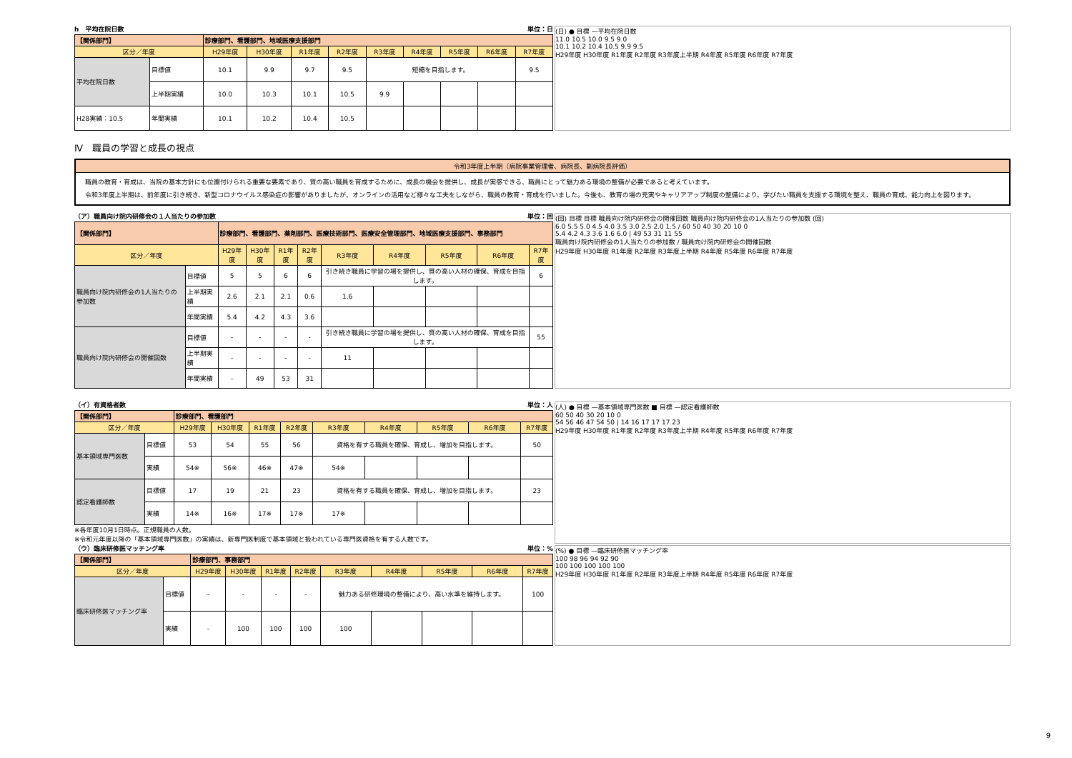h　平均在院日数 単位：日
| 【関係部門】 | | 診療部門、看護部門、地域医療支援部門 | | | | | | | | |
| 区分／年度 | | H29年度 | H30年度 | R1年度 | R2年度 | R3年度 | R4年度 | R5年度 | R6年度 | R7年度 |
| 平均在院日数 | 目標値 | 10.1 | 9.9 | 9.7 | 9.5 | 短縮を目指します。 | | | | 9.5 |
| | 上半期実績 | 10.0 | 10.3 | 10.1 | 10.5 | 9.9 | | | | |
| H28実績：10.5 | 年間実績 | 10.1 | 10.2 | 10.4 | 10.5 | | | | | |
(日) ● 目標 —平均在院日数
11.0 10.5 10.0 9.5 9.0
10.1 10.2 10.4 10.5 9.9 9.5
H29年度 H30年度 R1年度 R2年度 R3年度上半期 R4年度 R5年度 R6年度 R7年度
Ⅳ　職員の学習と成長の視点
令和3年度上半期（病院事業管理者、病院長、副病院長評価）
　職員の教育・育成は、当院の基本方針にも位置付けられる重要な要素であり、質の高い職員を育成するために、成長の機会を提供し、成長が実感できる、職員にとって魅力ある環境の整備が必要であると考えています。
　令和3年度上半期は、前年度に引き続き、新型コロナウイルス感染症の影響がありましたが、オンラインの活用など様々な工夫をしながら、職員の教育・育成を行いました。今後も、教育の場の充実やキャリアアップ制度の整備により、学びたい職員を支援する環境を整え、職員の育成、能力向上を図ります。
（ア）職員向け院内研修会の１人当たりの参加数 単位：回
| 【関係部門】 | | 診療部門、看護部門、薬剤部門、医療技術部門、医療安全管理部門、地域医療支援部門、事務部門 | | | | | | | | |
| 区分／年度 | | H29年度 | H30年度 | R1年度 | R2年度 | R3年度 | R4年度 | R5年度 | R6年度 | R7年度 |
| 職員向け院内研修会の1人当たりの参加数 | 目標値 | 5 | 5 | 6 | 6 | 引き続き職員に学習の場を提供し、質の高い人材の確保、育成を目指します。 | | | | 6 |
| | 上半期実績 | 2.6 | 2.1 | 2.1 | 0.6 | 1.6 | | | | |
| | 年間実績 | 5.4 | 4.2 | 4.3 | 3.6 | | | | | |
| 職員向け院内研修会の開催回数 | 目標値 | - | - | - | - | 引き続き職員に学習の場を提供し、質の高い人材の確保、育成を目指します。 | | | | 55 |
| | 上半期実績 | - | - | - | - | 11 | | | | |
| | 年間実績 | - | 49 | 53 | 31 | | | | | |
(回) 目標 目標 職員向け院内研修会の開催回数 職員向け院内研修会の1人当たりの参加数 (回)
6.0 5.5 5.0 4.5 4.0 3.5 3.0 2.5 2.0 1.5 / 60 50 40 30 20 10 0
5.4 4.2 4.3 3.6 1.6 6.0 | 49 53 31 11 55
職員向け院内研修会の1人当たりの参加数 / 職員向け院内研修会の開催回数
H29年度 H30年度 R1年度 R2年度 R3年度上半期 R4年度 R5年度 R6年度 R7年度
（イ）有資格者数 単位：人
| 【関係部門】 | | 診療部門、看護部門 | | | | | | | | |
| 区分／年度 | | H29年度 | H30年度 | R1年度 | R2年度 | R3年度 | R4年度 | R5年度 | R6年度 | R7年度 |
| 基本領域専門医数 | 目標値 | 53 | 54 | 55 | 56 | 資格を有する職員を確保、育成し、増加を目指します。 | | | | 50 |
| | 実績 | 54※ | 56※ | 46※ | 47※ | 54※ | | | | |
| 認定看護師数 | 目標値 | 17 | 19 | 21 | 23 | 資格を有する職員を確保、育成し、増加を目指します。 | | | | 23 |
| | 実績 | 14※ | 16※ | 17※ | 17※ | 17※ | | | | |
※各年度10月1日時点。正規職員の人数。
※令和元年度以降の「基本領域専門医数」の実績は、新専門医制度で基本領域と扱われている専門医資格を有する人数です。
(人) ● 目標 —基本領域専門医数 ■ 目標 —認定看護師数
60 50 40 30 20 10 0
54 56 46 47 54 50 | 14 16 17 17 17 23
H29年度 H30年度 R1年度 R2年度 R3年度上半期 R4年度 R5年度 R6年度 R7年度
（ウ）臨床研修医マッチング率 単位：%
| 【関係部門】 | | 診療部門、事務部門 | | | | | | | | |
| 区分／年度 | | H29年度 | H30年度 | R1年度 | R2年度 | R3年度 | R4年度 | R5年度 | R6年度 | R7年度 |
| 臨床研修医マッチング率 | 目標値 | - | - | - | - | 魅力ある研修環境の整備により、高い水準を維持します。 | | | | 100 |
| | 実績 | - | 100 | 100 | 100 | 100 | | | | |
(%) ● 目標 —臨床研修医マッチング率
100 98 96 94 92 90
100 100 100 100 100
H29年度 H30年度 R1年度 R2年度 R3年度上半期 R4年度 R5年度 R6年度 R7年度
9